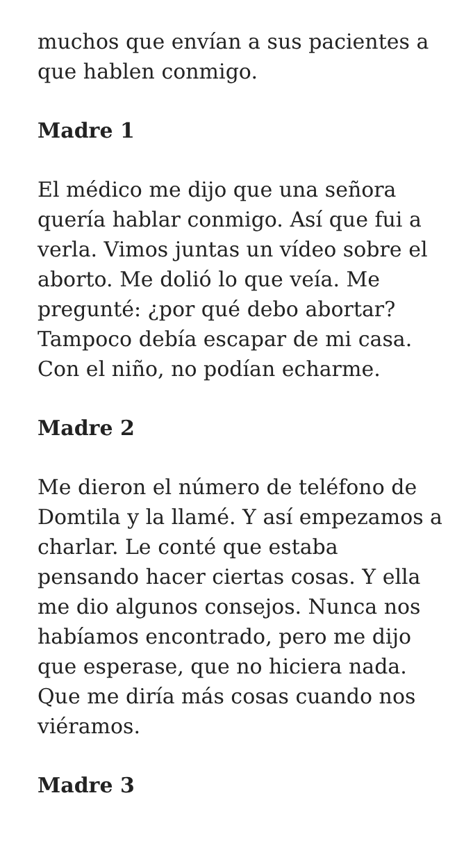muchos que envían a sus pacientes a que hablen conmigo.
Madre 1
El médico me dijo que una señora quería hablar conmigo. Así que fui a verla. Vimos juntas un vídeo sobre el aborto. Me dolió lo que veía. Me pregunté: ¿por qué debo abortar? Tampoco debía escapar de mi casa. Con el niño, no podían echarme.
Madre 2
Me dieron el número de teléfono de Domtila y la llamé. Y así empezamos a charlar. Le conté que estaba pensando hacer ciertas cosas. Y ella me dio algunos consejos. Nunca nos habíamos encontrado, pero me dijo que esperase, que no hiciera nada. Que me diría más cosas cuando nos viéramos.
Madre 3